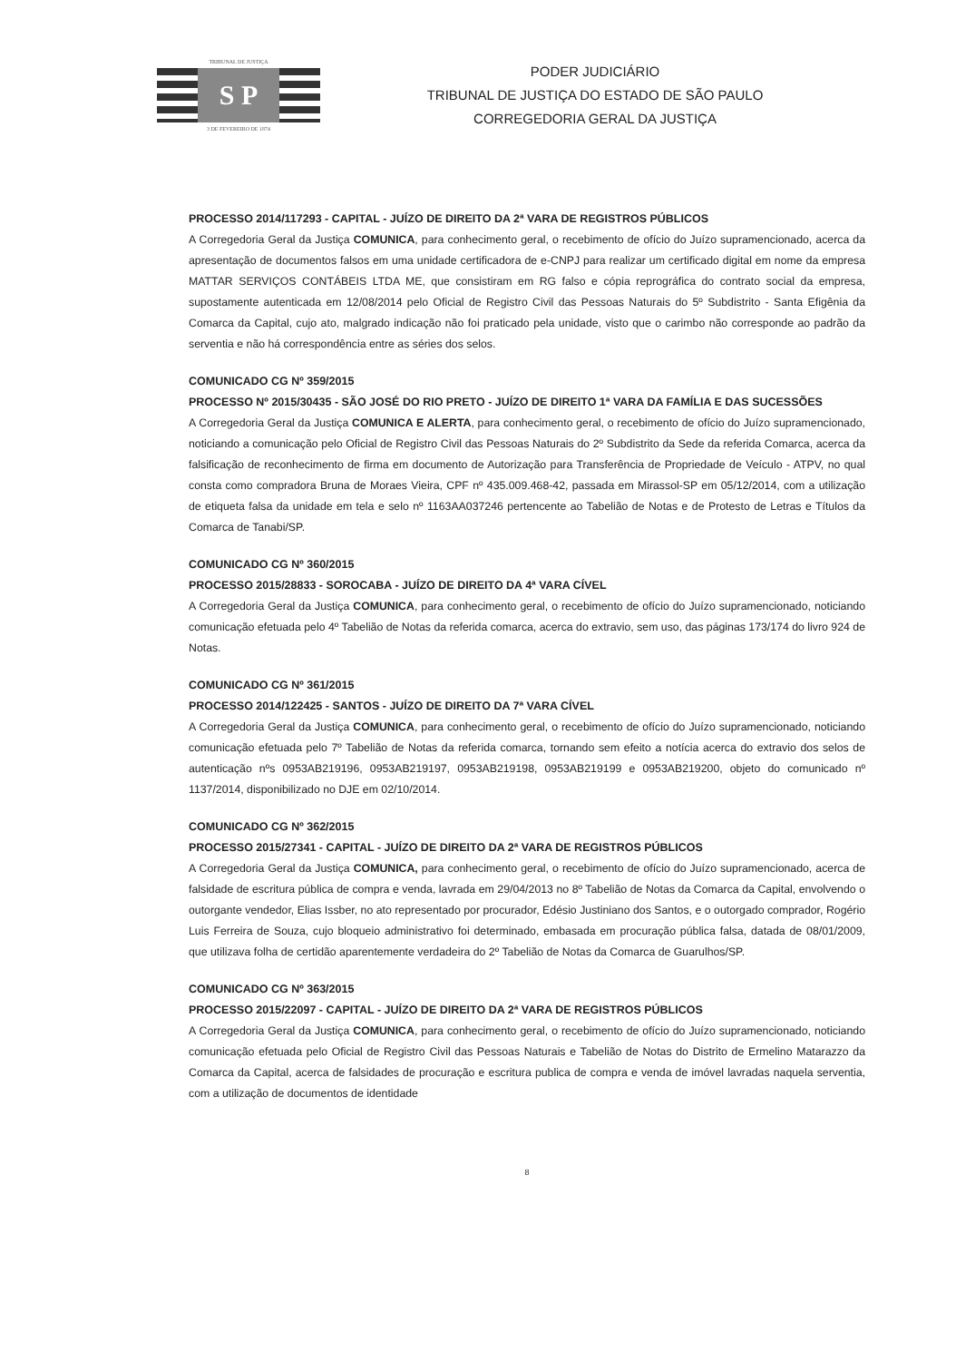TRIBUNAL DE JUSTIÇA
S P
3 DE FEVEREIRO DE 1874
PODER JUDICIÁRIO
TRIBUNAL DE JUSTIÇA DO ESTADO DE SÃO PAULO
CORREGEDORIA GERAL DA JUSTIÇA
PROCESSO 2014/117293 - CAPITAL - JUÍZO DE DIREITO DA 2ª VARA DE REGISTROS PÚBLICOS
A Corregedoria Geral da Justiça COMUNICA, para conhecimento geral, o recebimento de ofício do Juízo supramencionado, acerca da apresentação de documentos falsos em uma unidade certificadora de e-CNPJ para realizar um certificado digital em nome da empresa MATTAR SERVIÇOS CONTÁBEIS LTDA ME, que consistiram em RG falso e cópia reprográfica do contrato social da empresa, supostamente autenticada em 12/08/2014 pelo Oficial de Registro Civil das Pessoas Naturais do 5º Subdistrito - Santa Efigênia da Comarca da Capital, cujo ato, malgrado indicação não foi praticado pela unidade, visto que o carimbo não corresponde ao padrão da serventia e não há correspondência entre as séries dos selos.
COMUNICADO CG Nº 359/2015
PROCESSO Nº 2015/30435 - SÃO JOSÉ DO RIO PRETO - JUÍZO DE DIREITO 1ª VARA DA FAMÍLIA E DAS SUCESSÕES
A Corregedoria Geral da Justiça COMUNICA E ALERTA, para conhecimento geral, o recebimento de ofício do Juízo supramencionado, noticiando a comunicação pelo Oficial de Registro Civil das Pessoas Naturais do 2º Subdistrito da Sede da referida Comarca, acerca da falsificação de reconhecimento de firma em documento de Autorização para Transferência de Propriedade de Veículo - ATPV, no qual consta como compradora Bruna de Moraes Vieira, CPF nº 435.009.468-42, passada em Mirassol-SP em 05/12/2014, com a utilização de etiqueta falsa da unidade em tela e selo nº 1163AA037246 pertencente ao Tabelião de Notas e de Protesto de Letras e Títulos da Comarca de Tanabi/SP.
COMUNICADO CG Nº 360/2015
PROCESSO 2015/28833 - SOROCABA - JUÍZO DE DIREITO DA 4ª VARA CÍVEL
A Corregedoria Geral da Justiça COMUNICA, para conhecimento geral, o recebimento de ofício do Juízo supramencionado, noticiando comunicação efetuada pelo 4º Tabelião de Notas da referida comarca, acerca do extravio, sem uso, das páginas 173/174 do livro 924 de Notas.
COMUNICADO CG Nº 361/2015
PROCESSO 2014/122425 - SANTOS - JUÍZO DE DIREITO DA 7ª VARA CÍVEL
A Corregedoria Geral da Justiça COMUNICA, para conhecimento geral, o recebimento de ofício do Juízo supramencionado, noticiando comunicação efetuada pelo 7º Tabelião de Notas da referida comarca, tornando sem efeito a notícia acerca do extravio dos selos de autenticação nºs 0953AB219196, 0953AB219197, 0953AB219198, 0953AB219199 e 0953AB219200, objeto do comunicado nº 1137/2014, disponibilizado no DJE em 02/10/2014.
COMUNICADO CG Nº 362/2015
PROCESSO 2015/27341 - CAPITAL - JUÍZO DE DIREITO DA 2ª VARA DE REGISTROS PÚBLICOS
A Corregedoria Geral da Justiça COMUNICA, para conhecimento geral, o recebimento de ofício do Juízo supramencionado, acerca de falsidade de escritura pública de compra e venda, lavrada em 29/04/2013 no 8º Tabelião de Notas da Comarca da Capital, envolvendo o outorgante vendedor, Elias Issber, no ato representado por procurador, Edésio Justiniano dos Santos, e o outorgado comprador, Rogério Luis Ferreira de Souza, cujo bloqueio administrativo foi determinado, embasada em procuração pública falsa, datada de 08/01/2009, que utilizava folha de certidão aparentemente verdadeira do 2º Tabelião de Notas da Comarca de Guarulhos/SP.
COMUNICADO CG Nº 363/2015
PROCESSO 2015/22097 - CAPITAL - JUÍZO DE DIREITO DA 2ª VARA DE REGISTROS PÚBLICOS
A Corregedoria Geral da Justiça COMUNICA, para conhecimento geral, o recebimento de ofício do Juízo supramencionado, noticiando comunicação efetuada pelo Oficial de Registro Civil das Pessoas Naturais e Tabelião de Notas do Distrito de Ermelino Matarazzo da Comarca da Capital, acerca de falsidades de procuração e escritura publica de compra e venda de imóvel lavradas naquela serventia, com a utilização de documentos de identidade
8